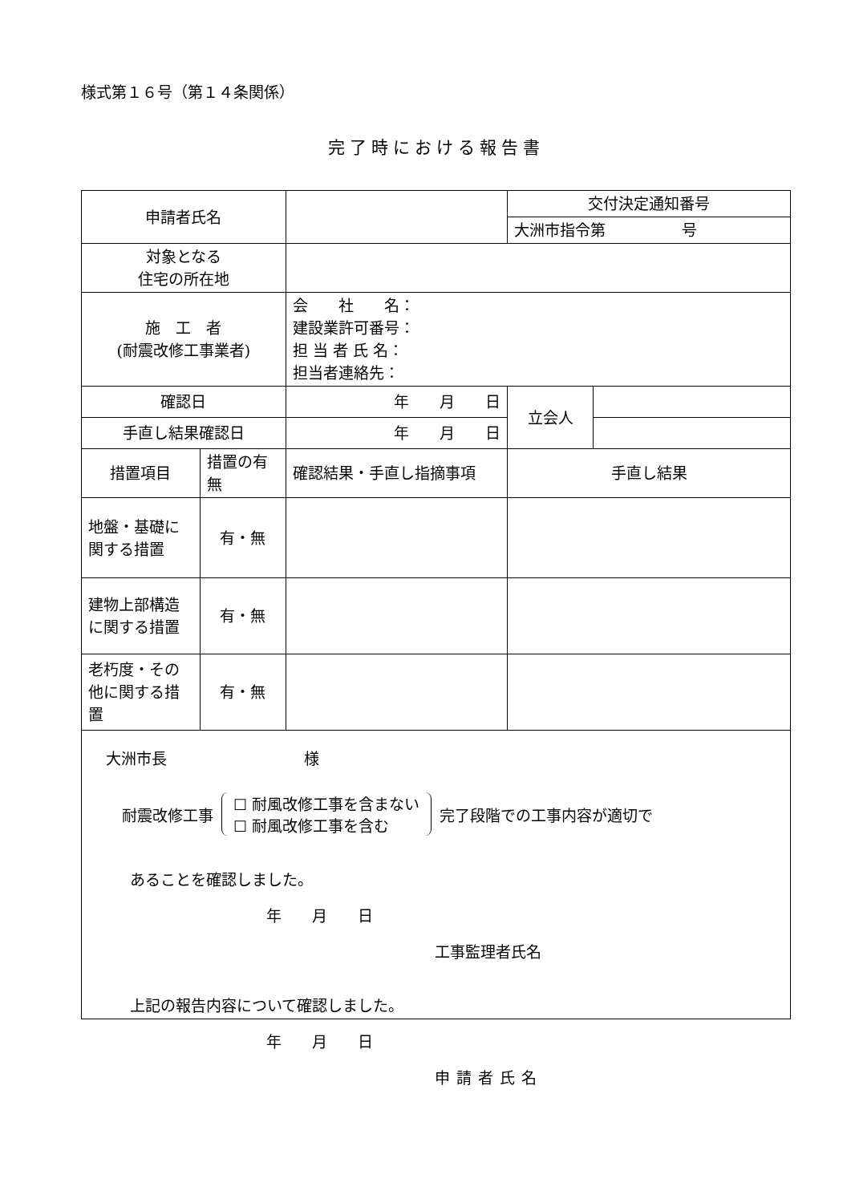様式第１６号（第１４条関係）
完了時における報告書
| 申請者氏名 | | | 交付決定通知番号 | |
| | | | 大洲市指令第 号 | |
| 対象となる 住宅の所在地 | | | | |
| 施 工 者 (耐震改修工事業者) | | 会 社 名： 建設業許可番号： 担 当 者 氏 名： 担当者連絡先： | | |
| 確認日 | | 年 月 日 | 立会人 | |
| 手直し結果確認日 | | 年 月 日 | | |
| 措置項目 | 措置の有無 | 確認結果・手直し指摘事項 | 手直し結果 | |
| 地盤・基礎に関する措置 | 有・無 | | | |
| 建物上部構造に関する措置 | 有・無 | | | |
| 老朽度・その他に関する措置 | 有・無 | | | |
大洲市長　　　　　　　　　様
耐震改修工事 ☐ 耐風改修工事を含まない
☐ 耐風改修工事を含む 完了段階での工事内容が適切で
あることを確認しました。
年　　月　　日
工事監理者氏名
上記の報告内容について確認しました。
年　　月　　日
申請者氏名